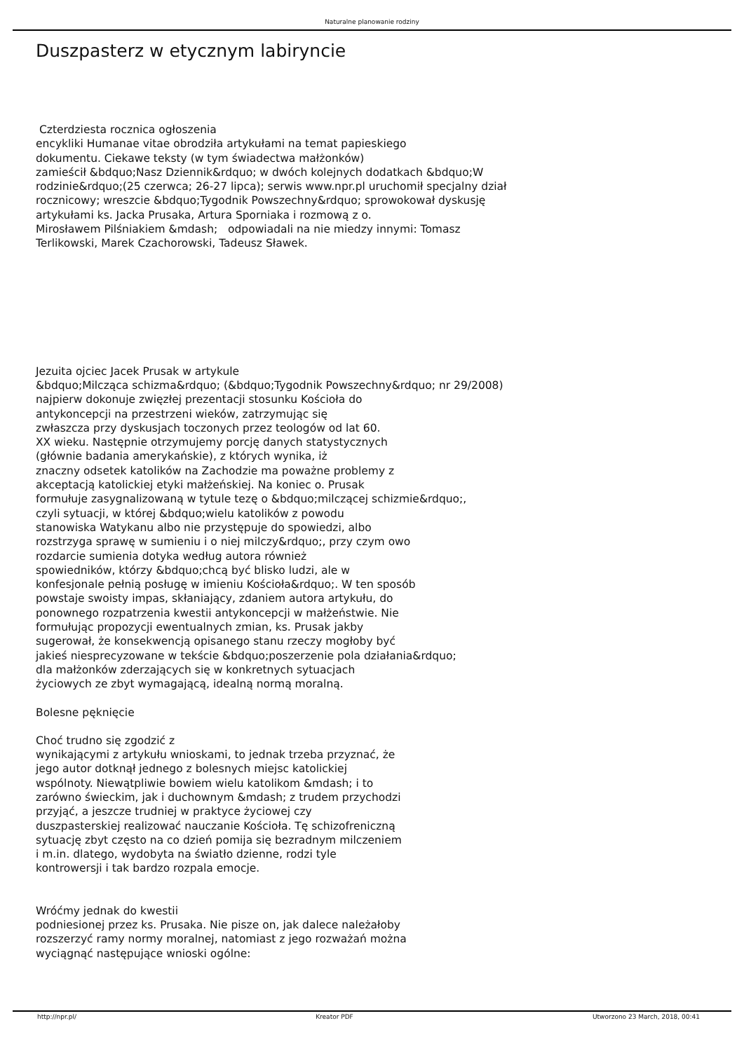Naturalne planowanie rodziny
Duszpasterz w etycznym labiryncie
Czterdziesta rocznica ogłoszenia
encykliki Humanae vitae obrodziła artykułami na temat papieskiego
dokumentu. Ciekawe teksty (w tym świadectwa małżonków)
zamieścił &bdquo;Nasz Dziennik&rdquo; w dwóch kolejnych dodatkach &bdquo;W
rodzinie&rdquo;(25 czerwca; 26-27 lipca); serwis www.npr.pl uruchomił specjalny dział
rocznicowy; wreszcie &bdquo;Tygodnik Powszechny&rdquo; sprowokował dyskusję
artykułami ks. Jacka Prusaka, Artura Sporniaka i rozmową z o.
Mirosławem Pilśniakiem &mdash; odpowiadali na nie miedzy innymi: Tomasz
Terlikowski, Marek Czachorowski, Tadeusz Sławek.
Jezuita ojciec Jacek Prusak w artykule
&bdquo;Milcząca schizma&rdquo; (&bdquo;Tygodnik Powszechny&rdquo; nr 29/2008)
najpierw dokonuje zwięzłej prezentacji stosunku Kościoła do
antykoncepcji na przestrzeni wieków, zatrzymując się
zwłaszcza przy dyskusjach toczonych przez teologów od lat 60.
XX wieku. Następnie otrzymujemy porcję danych statystycznych
(głównie badania amerykańskie), z których wynika, iż
znaczny odsetek katolików na Zachodzie ma poważne problemy z
akceptacją katolickiej etyki małżeńskiej. Na koniec o. Prusak
formułuje zasygnalizowaną w tytule tezę o &bdquo;milczącej schizmie&rdquo;,
czyli sytuacji, w której &bdquo;wielu katolików z powodu
stanowiska Watykanu albo nie przystępuje do spowiedzi, albo
rozstrzyga sprawę w sumieniu i o niej milczy&rdquo;, przy czym owo
rozdarcie sumienia dotyka według autora również
spowiedników, którzy &bdquo;chcą być blisko ludzi, ale w
konfesjonale pełnią posługę w imieniu Kościoła&rdquo;. W ten sposób
powstaje swoisty impas, skłaniający, zdaniem autora artykułu, do
ponownego rozpatrzenia kwestii antykoncepcji w małżeństwie. Nie
formułując propozycji ewentualnych zmian, ks. Prusak jakby
sugerował, że konsekwencją opisanego stanu rzeczy mogłoby być
jakieś niesprecyzowane w tekście &bdquo;poszerzenie pola działania&rdquo;
dla małżonków zderzających się w konkretnych sytuacjach
życiowych ze zbyt wymagającą, idealną normą moralną.
Bolesne pęknięcie
Choć trudno się zgodzić z
wynikającymi z artykułu wnioskami, to jednak trzeba przyznać, że
jego autor dotknął jednego z bolesnych miejsc katolickiej
wspólnoty. Niewątpliwie bowiem wielu katolikom &mdash; i to
zarówno świeckim, jak i duchownym &mdash; z trudem przychodzi
przyjąć, a jeszcze trudniej w praktyce życiowej czy
duszpasterskiej realizować nauczanie Kościoła. Tę schizofreniczną
sytuację zbyt często na co dzień pomija się bezradnym milczeniem
i m.in. dlatego, wydobyta na światło dzienne, rodzi tyle
kontrowersji i tak bardzo rozpala emocje.
Wróćmy jednak do kwestii
podniesionej przez ks. Prusaka. Nie pisze on, jak dalece należałoby
rozszerzyć ramy normy moralnej, natomiast z jego rozważań można
wyciągnąć następujące wnioski ogólne:
http://npr.pl/ Kreator PDF Utworzono 23 March, 2018, 00:41